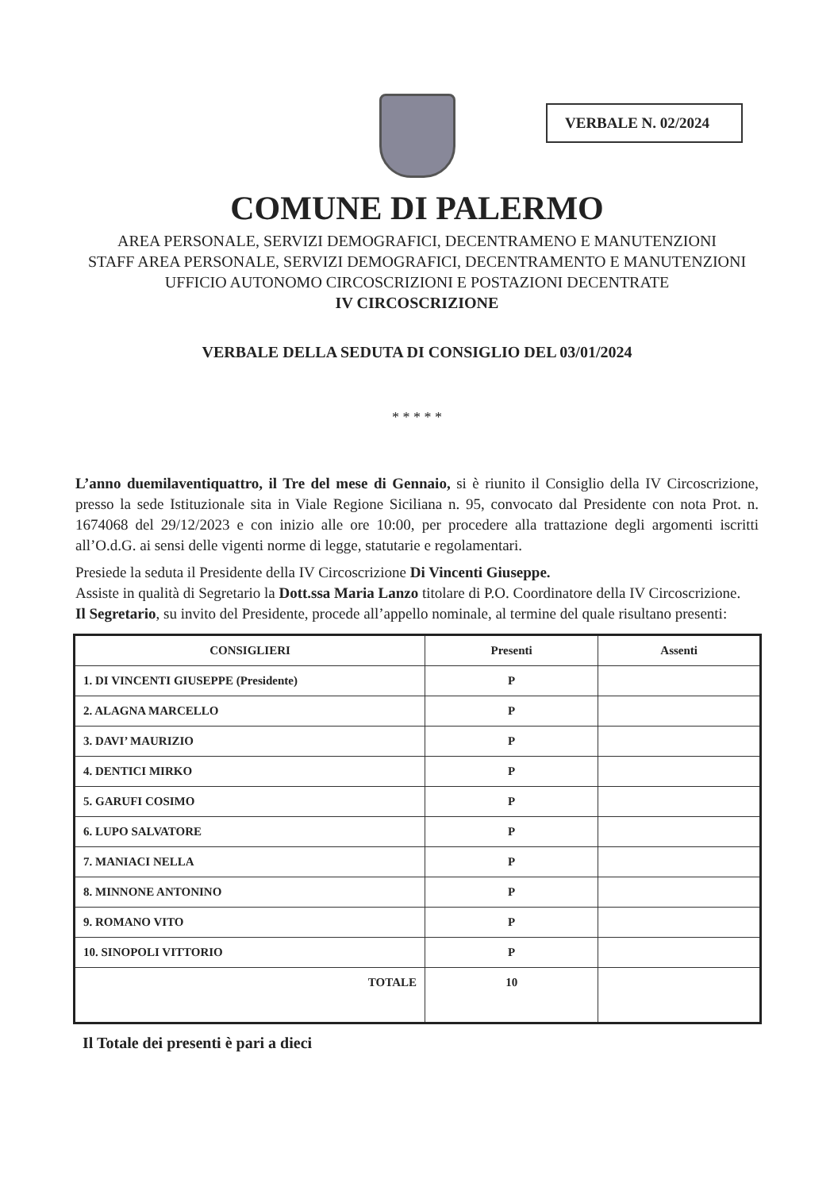VERBALE N. 02/2024
COMUNE DI PALERMO
AREA PERSONALE, SERVIZI DEMOGRAFICI, DECENTRAMENO E MANUTENZIONI
STAFF AREA PERSONALE, SERVIZI DEMOGRAFICI, DECENTRAMENTO E MANUTENZIONI
UFFICIO AUTONOMO CIRCOSCRIZIONI E POSTAZIONI DECENTRATE
IV CIRCOSCRIZIONE
VERBALE DELLA SEDUTA DI CONSIGLIO DEL 03/01/2024
* * * * *
L’anno duemilaventiquattro, il Tre del mese di Gennaio, si è riunito il Consiglio della IV Circoscrizione, presso la sede Istituzionale sita in Viale Regione Siciliana n. 95, convocato dal Presidente con nota Prot. n. 1674068 del 29/12/2023 e con inizio alle ore 10:00, per procedere alla trattazione degli argomenti iscritti all’O.d.G. ai sensi delle vigenti norme di legge, statutarie e regolamentari.
Presiede la seduta il Presidente della IV Circoscrizione Di Vincenti Giuseppe.
Assiste in qualità di Segretario la Dott.ssa Maria Lanzo titolare di P.O. Coordinatore della IV Circoscrizione.
Il Segretario, su invito del Presidente, procede all’appello nominale, al termine del quale risultano presenti:
| CONSIGLIERI | Presenti | Assenti |
| --- | --- | --- |
| 1. DI VINCENTI GIUSEPPE (Presidente) | P | |
| 2. ALAGNA MARCELLO | P | |
| 3. DAVI’ MAURIZIO | P | |
| 4. DENTICI MIRKO | P | |
| 5. GARUFI COSIMO | P | |
| 6. LUPO SALVATORE | P | |
| 7. MANIACI NELLA | P | |
| 8. MINNONE ANTONINO | P | |
| 9. ROMANO VITO | P | |
| 10. SINOPOLI VITTORIO | P | |
| TOTALE | 10 | |
Il Totale dei presenti è pari a dieci